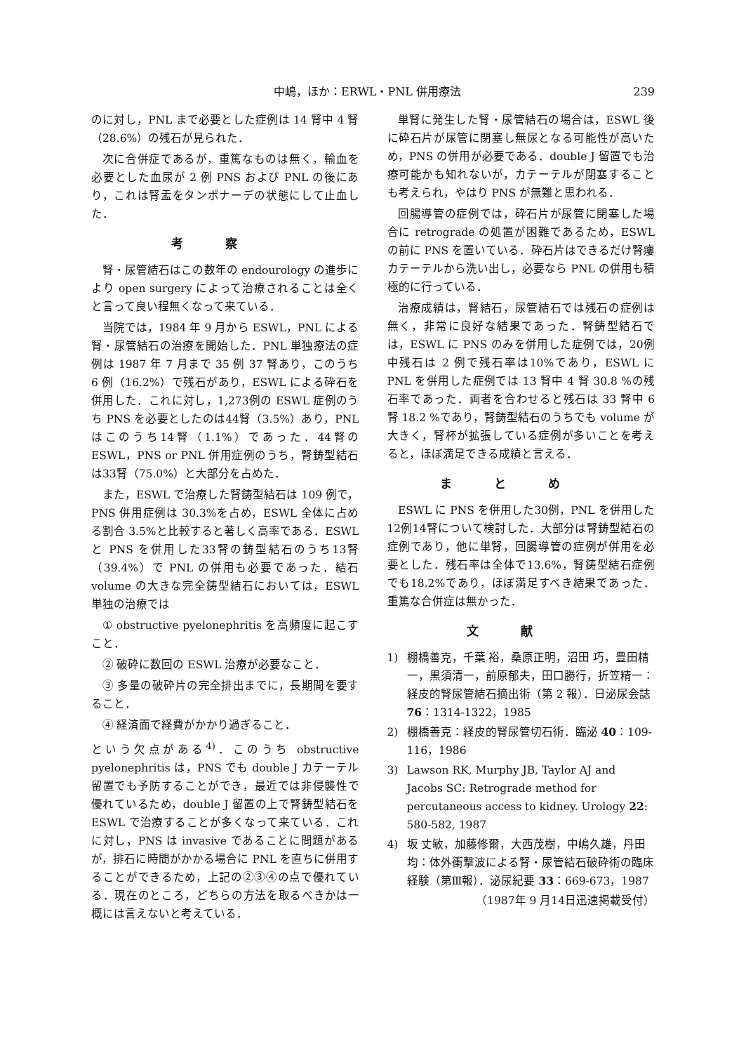中嶋，ほか：ERWL・PNL 併用療法 239
のに対し，PNL まで必要とした症例は 14 腎中 4 腎（28.6%）の残石が見られた．
次に合併症であるが，重篤なものは無く，輸血を必要とした血尿が 2 例 PNS および PNL の後にあり，これは腎盂をタンポナーデの状態にして止血した．
考察
腎・尿管結石はこの数年の endourology の進歩により open surgery によって治療されることは全くと言って良い程無くなって来ている．
当院では，1984 年 9 月から ESWL，PNL による腎・尿管結石の治療を開始した．PNL 単独療法の症例は 1987 年 7 月まで 35 例 37 腎あり，このうち 6 例（16.2%）で残石があり，ESWL による砕石を併用した．これに対し，1,273例の ESWL 症例のうち PNS を必要としたのは44腎（3.5%）あり，PNL はこのうち14腎（1.1%）であった．44腎の ESWL，PNS or PNL 併用症例のうち，腎鋳型結石は33腎（75.0%）と大部分を占めた．
また，ESWL で治療した腎鋳型結石は 109 例で，PNS 併用症例は 30.3%を占め，ESWL 全体に占める割合 3.5%と比較すると著しく高率である．ESWL と PNS を併用した33腎の鋳型結石のうち13腎（39.4%）で PNL の併用も必要であった．結石 volume の大きな完全鋳型結石においては，ESWL 単独の治療では
① obstructive pyelonephritis を高頻度に起こすこと．
② 破砕に数回の ESWL 治療が必要なこと．
③ 多量の破砕片の完全排出までに，長期間を要すること．
④ 経済面で経費がかかり過ぎること．
という欠点がある<sup>4)</sup>．このうち obstructive pyelonephritis は，PNS でも double J カテーテル留置でも予防することができ，最近では非侵襲性で優れているため，double J 留置の上で腎鋳型結石を ESWL で治療することが多くなって来ている．これに対し，PNS は invasive であることに問題があるが，排石に時間がかかる場合に PNL を直ちに併用することができるため，上記の②③④の点で優れている．現在のところ，どちらの方法を取るべきかは一概には言えないと考えている．
単腎に発生した腎・尿管結石の場合は，ESWL 後に砕石片が尿管に閉塞し無尿となる可能性が高いため，PNS の併用が必要である．double J 留置でも治療可能かも知れないが，カテーテルが閉塞することも考えられ，やはり PNS が無難と思われる．
回腸導管の症例では，砕石片が尿管に閉塞した場合に retrograde の処置が困難であるため，ESWL の前に PNS を置いている．砕石片はできるだけ腎瘻カテーテルから洗い出し，必要なら PNL の併用も積極的に行っている．
治療成績は，腎結石，尿管結石では残石の症例は無く，非常に良好な結果であった．腎鋳型結石では，ESWL に PNS のみを併用した症例では，20例中残石は 2 例で残石率は10%であり，ESWL に PNL を併用した症例では 13 腎中 4 腎 30.8 %の残石率であった．両者を合わせると残石は 33 腎中 6 腎 18.2 %であり，腎鋳型結石のうちでも volume が大きく，腎杯が拡張している症例が多いことを考えると，ほぼ満足できる成績と言える．
まとめ
ESWL に PNS を併用した30例，PNL を併用した12例14腎について検討した．大部分は腎鋳型結石の症例であり，他に単腎，回腸導管の症例が併用を必要とした．残石率は全体で13.6%，腎鋳型結石症例でも18.2%であり，ほぼ満足すべき結果であった．重篤な合併症は無かった．
文献
1) 棚橋善克，千葉 裕，桑原正明，沼田 巧，豊田精一，黒須清一，前原郁夫，田口勝行，折笠精一：経皮的腎尿管結石摘出術（第 2 報）．日泌尿会誌 76：1314-1322，1985
2) 棚橋善克：経皮的腎尿管切石術．臨泌 40：109-116，1986
3) Lawson RK, Murphy JB, Taylor AJ and Jacobs SC: Retrograde method for percutaneous access to kidney. Urology 22: 580-582, 1987
4) 坂 丈敏，加藤修爾，大西茂樹，中嶋久雄，丹田均：体外衝撃波による腎・尿管結石破砕術の臨床経験（第Ⅲ報）．泌尿紀要 33：669-673，1987
（1987年 9 月14日迅速掲載受付）